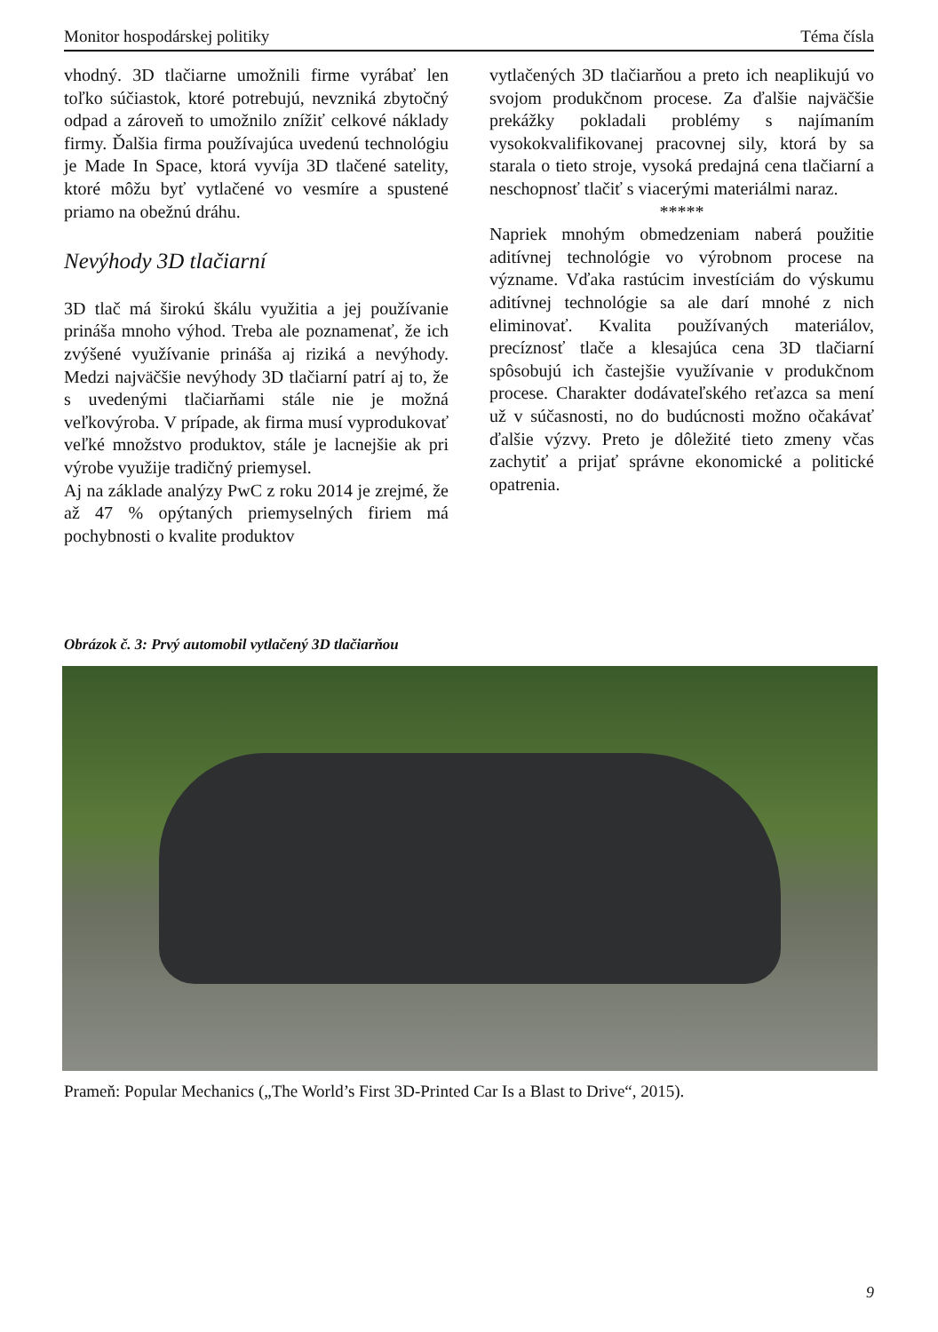Monitor hospodárskej politiky Téma čísla
vhodný. 3D tlačiarne umožnili firme vyrábať len toľko súčiastok, ktoré potrebujú, nevzniká zbytočný odpad a zároveň to umožnilo znížiť celkové náklady firmy. Ďalšia firma používajúca uvedenú technológiu je Made In Space, ktorá vyvíja 3D tlačené satelity, ktoré môžu byť vytlačené vo vesmíre a spustené priamo na obežnú dráhu.
Nevýhody 3D tlačiarní
3D tlač má širokú škálu využitia a jej používanie prináša mnoho výhod. Treba ale poznamenať, že ich zvýšené využívanie prináša aj riziká a nevýhody. Medzi najväčšie nevýhody 3D tlačiarní patrí aj to, že s uvedenými tlačiarňami stále nie je možná veľkovýroba. V prípade, ak firma musí vyprodukovať veľké množstvo produktov, stále je lacnejšie ak pri výrobe využije tradičný priemysel.
Aj na základe analýzy PwC z roku 2014 je zrejmé, že až 47 % opýtaných priemyselných firiem má pochybnosti o kvalite produktov
vytlačených 3D tlačiarňou a preto ich neaplikujú vo svojom produkčnom procese. Za ďalšie najväčšie prekážky pokladali problémy s najímaním vysokokvalifikovanej pracovnej sily, ktorá by sa starala o tieto stroje, vysoká predajná cena tlačiarní a neschopnosť tlačiť s viacerými materiálmi naraz.
*****
Napriek mnohým obmedzeniam naberá použitie aditívnej technológie vo výrobnom procese na význame. Vďaka rastúcim investíciám do výskumu aditívnej technológie sa ale darí mnohé z nich eliminovať. Kvalita používaných materiálov, precíznosť tlače a klesajúca cena 3D tlačiarní spôsobujú ich častejšie využívanie v produkčnom procese. Charakter dodávateľského reťazca sa mení už v súčasnosti, no do budúcnosti možno očakávať ďalšie výzvy. Preto je dôležité tieto zmeny včas zachytiť a prijať správne ekonomické a politické opatrenia.
Obrázok č. 3: Prvý automobil vytlačený 3D tlačiarňou
Prameň: Popular Mechanics („The World’s First 3D-Printed Car Is a Blast to Drive“, 2015).
9